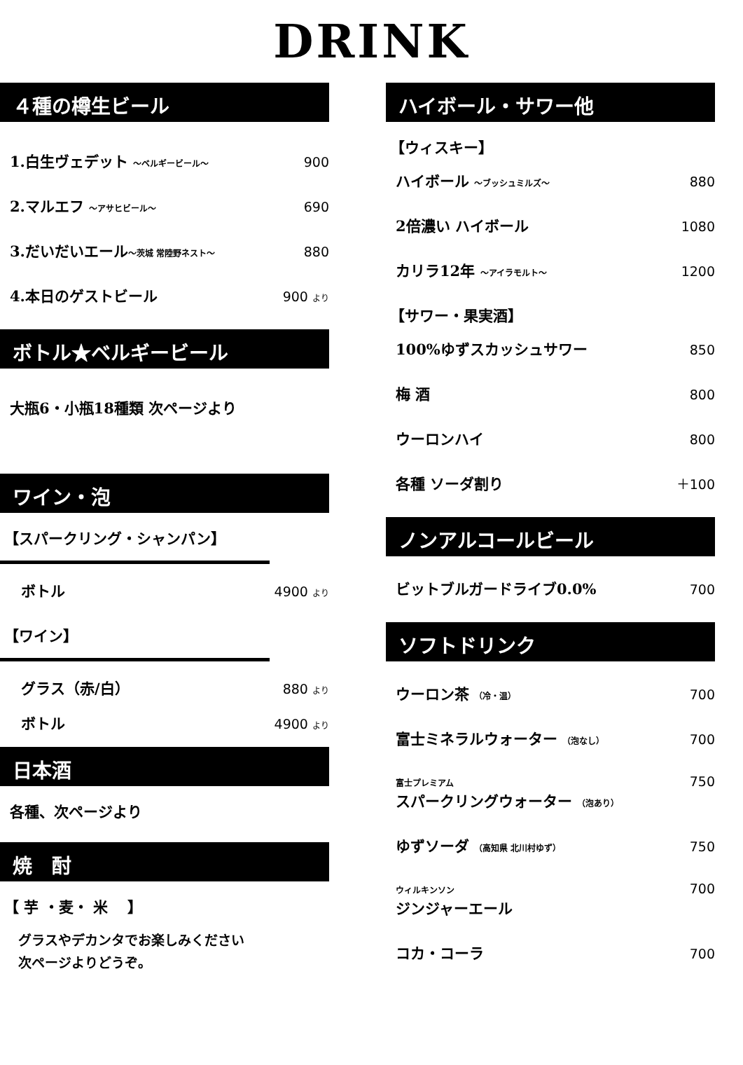DRINK
４種の樽生ビール
1.白生ヴェデット ～ベルギービール～ 900
2.マルエフ ～アサヒビール～ 690
3.だいだいエール～茨城 常陸野ネスト～ 880
4.本日のゲストビール 900 より
ボトル★ベルギービール
大瓶6・小瓶18種類 次ページより
ワイン・泡
【スパークリング・シャンパン】
ボトル 4900 より
【ワイン】
グラス（赤/白） 880 より
ボトル 4900 より
日本酒
各種、次ページより
焼　酎
【 芋 ・麦・ 米 　】
グラスやデカンタでお楽しみください
次ページよりどうぞ。
ハイボール・サワー他
【ウィスキー】
ハイボール ～ブッシュミルズ～ 880
2倍濃い ハイボール 1080
カリラ12年 ～アイラモルト～ 1200
【サワー・果実酒】
100%ゆずスカッシュサワー 850
梅 酒 800
ウーロンハイ 800
各種 ソーダ割り ＋100
ノンアルコールビール
ビットブルガードライブ0.0% 700
ソフトドリンク
ウーロン茶 （冷・温） 700
富士ミネラルウォーター （泡なし） 700
富士プレミアム
スパークリングウォーター （泡あり） 750
ゆずソーダ （高知県 北川村ゆず） 750
ウィルキンソン
ジンジャーエール 700
コカ・コーラ 700